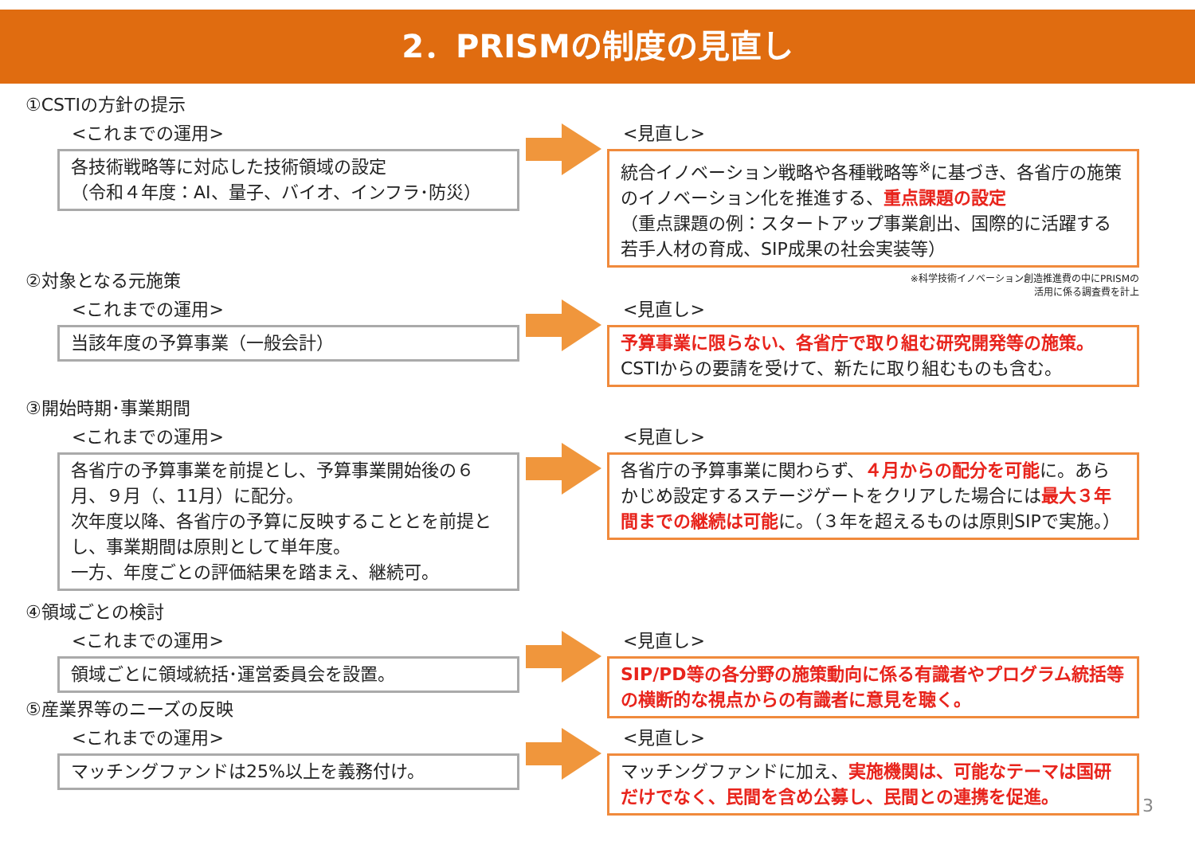2．PRISMの制度の見直し
①CSTIの方針の提示
<これまでの運用>
各技術戦略等に対応した技術領域の設定
（令和４年度：AI、量子、バイオ、インフラ･防災）
<見直し>
統合イノベーション戦略や各種戦略等<sup>※</sup>に基づき、各省庁の施策のイノベーション化を推進する、重点課題の設定
（重点課題の例：スタートアップ事業創出、国際的に活躍する若手人材の育成、SIP成果の社会実装等）
※科学技術イノベーション創造推進費の中にPRISMの
活用に係る調査費を計上
②対象となる元施策
<これまでの運用>
当該年度の予算事業（一般会計）
<見直し>
予算事業に限らない、各省庁で取り組む研究開発等の施策。CSTIからの要請を受けて、新たに取り組むものも含む。
③開始時期･事業期間
<これまでの運用>
各省庁の予算事業を前提とし、予算事業開始後の６月、９月（、11月）に配分。
次年度以降、各省庁の予算に反映することとを前提とし、事業期間は原則として単年度。
一方、年度ごとの評価結果を踏まえ、継続可。
<見直し>
各省庁の予算事業に関わらず、４月からの配分を可能に。あらかじめ設定するステージゲートをクリアした場合には最大３年間までの継続は可能に。（３年を超えるものは原則SIPで実施。）
④領域ごとの検討
<これまでの運用>
領域ごとに領域統括･運営委員会を設置。
<見直し>
SIP/PD等の各分野の施策動向に係る有識者やプログラム統括等の横断的な視点からの有識者に意見を聴く。
⑤産業界等のニーズの反映
<これまでの運用>
マッチングファンドは25%以上を義務付け。
<見直し>
マッチングファンドに加え、実施機関は、可能なテーマは国研だけでなく、民間を含め公募し、民間との連携を促進。
3